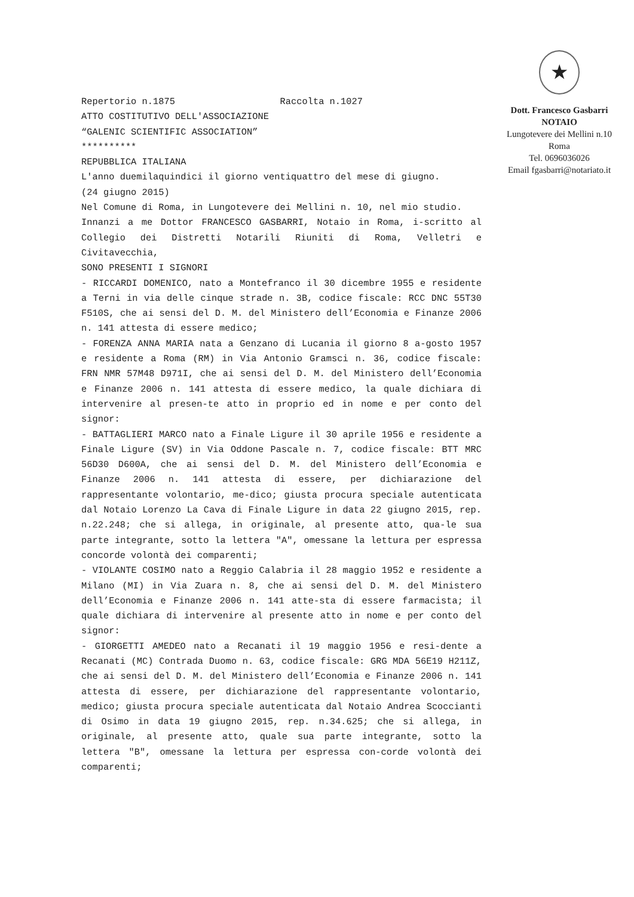Repertorio n.1875 Raccolta n.1027
ATTO COSTITUTIVO DELL'ASSOCIAZIONE
“GALENIC SCIENTIFIC ASSOCIATION”
**********
REPUBBLICA ITALIANA
L'anno duemilaquindici il giorno ventiquattro del mese di giugno.
(24 giugno 2015)
Nel Comune di Roma, in Lungotevere dei Mellini n. 10, nel mio studio.
Innanzi a me Dottor FRANCESCO GASBARRI, Notaio in Roma, i-scritto al Collegio dei Distretti Notarili Riuniti di Roma, Velletri e Civitavecchia,
SONO PRESENTI I SIGNORI
- RICCARDI DOMENICO, nato a Montefranco il 30 dicembre 1955 e residente a Terni in via delle cinque strade n. 3B, codice fiscale: RCC DNC 55T30 F510S, che ai sensi del D. M. del Ministero dell’Economia e Finanze 2006 n. 141 attesta di essere medico;
- FORENZA ANNA MARIA nata a Genzano di Lucania il giorno 8 a-gosto 1957 e residente a Roma (RM) in Via Antonio Gramsci n. 36, codice fiscale: FRN NMR 57M48 D971I, che ai sensi del D. M. del Ministero dell’Economia e Finanze 2006 n. 141 attesta di essere medico, la quale dichiara di intervenire al presen-te atto in proprio ed in nome e per conto del signor:
- BATTAGLIERI MARCO nato a Finale Ligure il 30 aprile 1956 e residente a Finale Ligure (SV) in Via Oddone Pascale n. 7, codice fiscale: BTT MRC 56D30 D600A, che ai sensi del D. M. del Ministero dell’Economia e Finanze 2006 n. 141 attesta di essere, per dichiarazione del rappresentante volontario, me-dico; giusta procura speciale autenticata dal Notaio Lorenzo La Cava di Finale Ligure in data 22 giugno 2015, rep. n.22.248; che si allega, in originale, al presente atto, qua-le sua parte integrante, sotto la lettera "A", omessane la lettura per espressa concorde volontà dei comparenti;
- VIOLANTE COSIMO nato a Reggio Calabria il 28 maggio 1952 e residente a Milano (MI) in Via Zuara n. 8, che ai sensi del D. M. del Ministero dell’Economia e Finanze 2006 n. 141 atte-sta di essere farmacista; il quale dichiara di intervenire al presente atto in nome e per conto del signor:
- GIORGETTI AMEDEO nato a Recanati il 19 maggio 1956 e resi-dente a Recanati (MC) Contrada Duomo n. 63, codice fiscale: GRG MDA 56E19 H211Z, che ai sensi del D. M. del Ministero dell’Economia e Finanze 2006 n. 141 attesta di essere, per dichiarazione del rappresentante volontario, medico; giusta procura speciale autenticata dal Notaio Andrea Scoccianti di Osimo in data 19 giugno 2015, rep. n.34.625; che si allega, in originale, al presente atto, quale sua parte integrante, sotto la lettera "B", omessane la lettura per espressa con-corde volontà dei comparenti;
★
Dott. Francesco Gasbarri
NOTAIO
Lungotevere dei Mellini n.10
Roma
Tel. 0696036026
Email fgasbarri@notariato.it